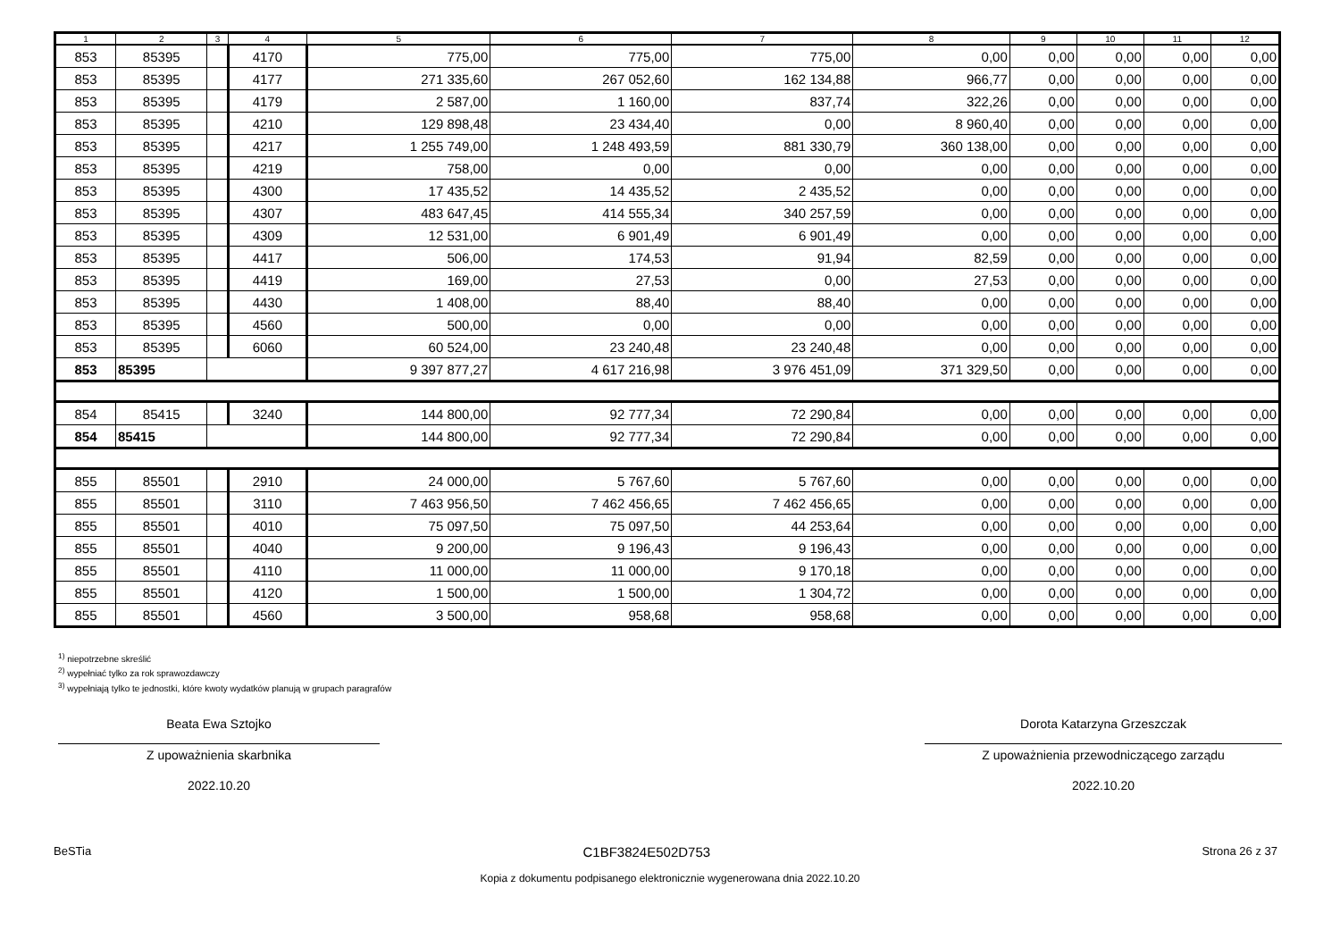| 1 | 2 | 3 | 4 | 5 | 6 | 7 | 8 | 9 | 10 | 11 | 12 |
| --- | --- | --- | --- | --- | --- | --- | --- | --- | --- | --- | --- |
| 853 | 85395 | | 4170 | 775,00 | 775,00 | 775,00 | 0,00 | 0,00 | 0,00 | 0,00 | 0,00 |
| 853 | 85395 | | 4177 | 271 335,60 | 267 052,60 | 162 134,88 | 966,77 | 0,00 | 0,00 | 0,00 | 0,00 |
| 853 | 85395 | | 4179 | 2 587,00 | 1 160,00 | 837,74 | 322,26 | 0,00 | 0,00 | 0,00 | 0,00 |
| 853 | 85395 | | 4210 | 129 898,48 | 23 434,40 | 0,00 | 8 960,40 | 0,00 | 0,00 | 0,00 | 0,00 |
| 853 | 85395 | | 4217 | 1 255 749,00 | 1 248 493,59 | 881 330,79 | 360 138,00 | 0,00 | 0,00 | 0,00 | 0,00 |
| 853 | 85395 | | 4219 | 758,00 | 0,00 | 0,00 | 0,00 | 0,00 | 0,00 | 0,00 | 0,00 |
| 853 | 85395 | | 4300 | 17 435,52 | 14 435,52 | 2 435,52 | 0,00 | 0,00 | 0,00 | 0,00 | 0,00 |
| 853 | 85395 | | 4307 | 483 647,45 | 414 555,34 | 340 257,59 | 0,00 | 0,00 | 0,00 | 0,00 | 0,00 |
| 853 | 85395 | | 4309 | 12 531,00 | 6 901,49 | 6 901,49 | 0,00 | 0,00 | 0,00 | 0,00 | 0,00 |
| 853 | 85395 | | 4417 | 506,00 | 174,53 | 91,94 | 82,59 | 0,00 | 0,00 | 0,00 | 0,00 |
| 853 | 85395 | | 4419 | 169,00 | 27,53 | 0,00 | 27,53 | 0,00 | 0,00 | 0,00 | 0,00 |
| 853 | 85395 | | 4430 | 1 408,00 | 88,40 | 88,40 | 0,00 | 0,00 | 0,00 | 0,00 | 0,00 |
| 853 | 85395 | | 4560 | 500,00 | 0,00 | 0,00 | 0,00 | 0,00 | 0,00 | 0,00 | 0,00 |
| 853 | 85395 | | 6060 | 60 524,00 | 23 240,48 | 23 240,48 | 0,00 | 0,00 | 0,00 | 0,00 | 0,00 |
| 853 | 85395 | | | 9 397 877,27 | 4 617 216,98 | 3 976 451,09 | 371 329,50 | 0,00 | 0,00 | 0,00 | 0,00 |
| 854 | 85415 | | 3240 | 144 800,00 | 92 777,34 | 72 290,84 | 0,00 | 0,00 | 0,00 | 0,00 | 0,00 |
| 854 | 85415 | | | 144 800,00 | 92 777,34 | 72 290,84 | 0,00 | 0,00 | 0,00 | 0,00 | 0,00 |
| 855 | 85501 | | 2910 | 24 000,00 | 5 767,60 | 5 767,60 | 0,00 | 0,00 | 0,00 | 0,00 | 0,00 |
| 855 | 85501 | | 3110 | 7 463 956,50 | 7 462 456,65 | 7 462 456,65 | 0,00 | 0,00 | 0,00 | 0,00 | 0,00 |
| 855 | 85501 | | 4010 | 75 097,50 | 75 097,50 | 44 253,64 | 0,00 | 0,00 | 0,00 | 0,00 | 0,00 |
| 855 | 85501 | | 4040 | 9 200,00 | 9 196,43 | 9 196,43 | 0,00 | 0,00 | 0,00 | 0,00 | 0,00 |
| 855 | 85501 | | 4110 | 11 000,00 | 11 000,00 | 9 170,18 | 0,00 | 0,00 | 0,00 | 0,00 | 0,00 |
| 855 | 85501 | | 4120 | 1 500,00 | 1 500,00 | 1 304,72 | 0,00 | 0,00 | 0,00 | 0,00 | 0,00 |
| 855 | 85501 | | 4560 | 3 500,00 | 958,68 | 958,68 | 0,00 | 0,00 | 0,00 | 0,00 | 0,00 |
<sup>1)</sup> niepotrzebne skreślić
<sup>2)</sup> wypełniać tylko za rok sprawozdawczy
<sup>3)</sup> wypełniają tylko te jednostki, które kwoty wydatków planują w grupach paragrafów
Beata Ewa Sztojko
Z upoważnienia skarbnika
2022.10.20
Dorota Katarzyna Grzeszczak
Z upoważnienia przewodniczącego zarządu
2022.10.20
BeSTia C1BF3824E502D753 Strona 26 z 37
Kopia z dokumentu podpisanego elektronicznie wygenerowana dnia 2022.10.20